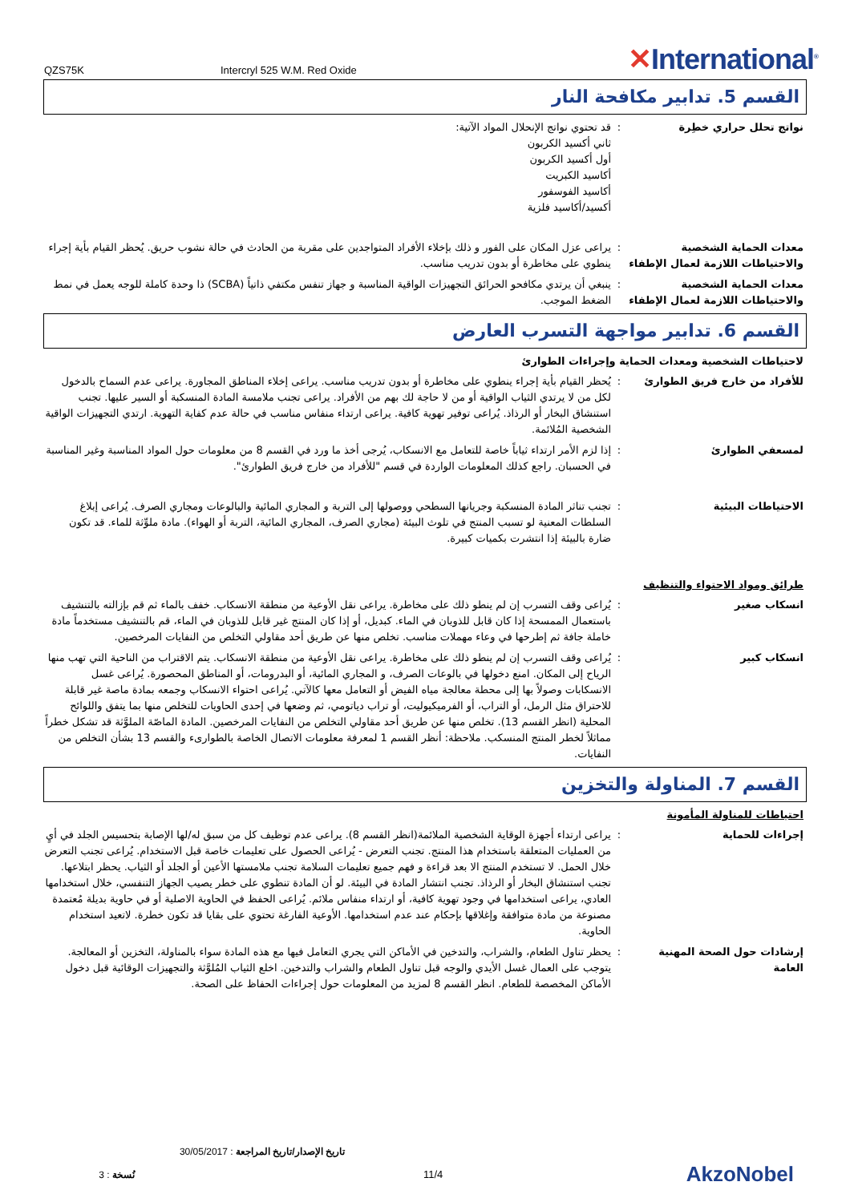QZS75K
Intercryl 525 W.M. Red Oxide
✕International<sup>®</sup>
القسم 5. تدابير مكافحة النار
نواتج تحلل حراري خطِرة : قد تحتوي نواتج الإنحلال المواد الآتية:
ثاني أكسيد الكربون
أول أكسيد الكربون
أكاسيد الكبريت
أكاسيد الفوسفور
أكسيد/أكاسيد فلزية
معدات الحماية الشخصية والاحتياطات اللازمة لعمال الإطفاء
: يراعى عزل المكان على الفور و ذلك بإخلاء الأفراد المتواجدين على مقربة من الحادث في حالة نشوب حريق. يُحظر القيام بأية إجراء ينطوي على مخاطرة أو بدون تدريب مناسب.
معدات الحماية الشخصية والاحتياطات اللازمة لعمال الإطفاء
: ينبغي أن يرتدي مكافحو الحرائق التجهيزات الواقية المناسبة و جهاز تنفس مكتفي ذاتياً (SCBA) ذا وحدة كاملة للوجه يعمل في نمط الضغط الموجب.
القسم 6. تدابير مواجهة التسرب العارض
لاحتياطات الشخصية ومعدات الحماية وإجراءات الطوارئ
للأفراد من خارج فريق الطوارئ : يُحظر القيام بأية إجراء ينطوي على مخاطرة أو بدون تدريب مناسب. يراعى إخلاء المناطق المجاورة. يراعى عدم السماح بالدخول لكل من لا يرتدي الثياب الواقية أو من لا حاجة لك بهم من الأفراد. يراعى تجنب ملامسة المادة المنسكبة أو السير عليها. تجنب استنشاق البخار أو الرذاذ. يُراعى توفير تهوية كافية. يراعى ارتداء منفاس مناسب في حالة عدم كفاية التهوية. ارتدي التجهيزات الواقية الشخصية المُلائمة.
لمسعفي الطوارئ : إذا لزم الأمر ارتداء ثياباً خاصة للتعامل مع الانسكاب، يُرجى أخذ ما ورد في القسم 8 من معلومات حول المواد المناسبة وغير المناسبة في الحسبان. راجع كذلك المعلومات الواردة في قسم "للأفراد من خارج فريق الطوارئ".
الاحتياطات البيئية : تجنب تناثر المادة المنسكبة وجريانها السطحي ووصولها إلى التربة و المجاري المائية والبالوعات ومجاري الصرف. يُراعى إبلاغ السلطات المعنية لو تسبب المنتج في تلوث البيئة (مجاري الصرف، المجاري المائية، التربة أو الهواء). مادة ملوِّثة للماء. قد تكون ضارة بالبيئة إذا انتشرت بكميات كبيرة.
طرائق ومواد الاحتواء والتنظيف
انسكاب صغير : يُراعى وقف التسرب إن لم ينطو ذلك على مخاطرة. يراعى نقل الأوعية من منطقة الانسكاب. خفف بالماء ثم قم بإزالته بالتنشيف باستعمال الممسحة إذا كان قابل للذوبان في الماء. كبديل، أو إذا كان المنتج غير قابل للذوبان في الماء، قم بالتنشيف مستخدماً مادة خاملة جافة ثم إطرحها في وعاء مهملات مناسب. تخلص منها عن طريق أحد مقاولي التخلص من النفايات المرخصين.
انسكاب كبير : يُراعى وقف التسرب إن لم ينطو ذلك على مخاطرة. يراعى نقل الأوعية من منطقة الانسكاب. يتم الاقتراب من الناحية التي تهب منها الرياح إلى المكان. امنع دخولها في بالوعات الصرف، و المجاري المائية، أو البدرومات، أو المناطق المحصورة. يُراعى غسل الانسكابات وصولاً بها إلى محطة معالجة مياه الفيض أو التعامل معها كالآتي. يُراعى احتواء الانسكاب وجمعه بمادة ماصة غير قابلة للاحتراق مثل الرمل، أو التراب، أو الفرميكيوليت، أو تراب دياتومي، ثم وضعها في إحدى الحاويات للتخلص منها بما يتفق واللوائح المحلية (انظر القسم 13). تخلص منها عن طريق أحد مقاولي التخلص من النفايات المرخصين. المادة الماصّة الملوَّثة قد تشكل خطراً مماثلاً لخطر المنتج المنسكب. ملاحظة: أنظر القسم 1 لمعرفة معلومات الاتصال الخاصة بالطوارىء والقسم 13 بشأن التخلص من النفايات.
القسم 7. المناولة والتخزين
احتياطات للمناولة المأمونة
إجراءات للحماية : يراعى ارتداء أجهزة الوقاية الشخصية الملائمة(انظر القسم 8). يراعى عدم توظيف كل من سبق له/لها الإصابة بتحسيس الجلد في أيٍ من العمليات المتعلقة باستخدام هذا المنتج. تجنب التعرض - يُراعى الحصول على تعليمات خاصة قبل الاستخدام. يُراعى تجنب التعرض خلال الحمل. لا تستخدم المنتج الا بعد قراءة و فهم جميع تعليمات السلامة تجنب ملامستها الأعين أو الجلد أو الثياب. يحظر ابتلاعها. تجنب استنشاق البخار أو الرذاذ. تجنب انتشار المادة في البيئة. لو أن المادة تنطوي على خطر يصيب الجهاز التنفسي، خلال استخدامها العادي، يراعى استخدامها في وجود تهوية كافية، أو ارتداء منفاس ملائم. يُراعى الحفظ في الحاوية الاصلية أو في حاوية بديلة مُعتمدة مصنوعة من مادة متوافقة وإغلاقها بإحكام عند عدم استخدامها. الأوعية الفارغة تحتوي على بقايا قد تكون خطرة. لاتعيد استخدام الحاوية.
إرشادات حول الصحة المهنية العامة
: يحظر تناول الطعام، والشراب، والتدخين في الأماكن التي يجري التعامل فيها مع هذه المادة سواء بالمناولة، التخزين أو المعالجة. يتوجب على العمال غسل الأيدي والوجه قبل تناول الطعام والشراب والتدخين. اخلع الثياب المُلوَّثة والتجهيزات الوقائية قبل دخول الأماكن المخصصة للطعام. انظر القسم 8 لمزيد من المعلومات حول إجراءات الحفاظ على الصحة.
تاريخ الإصدار/تاريخ المراجعة : 30/05/2017
نُسخة : 3 11/4
AkzoNobel